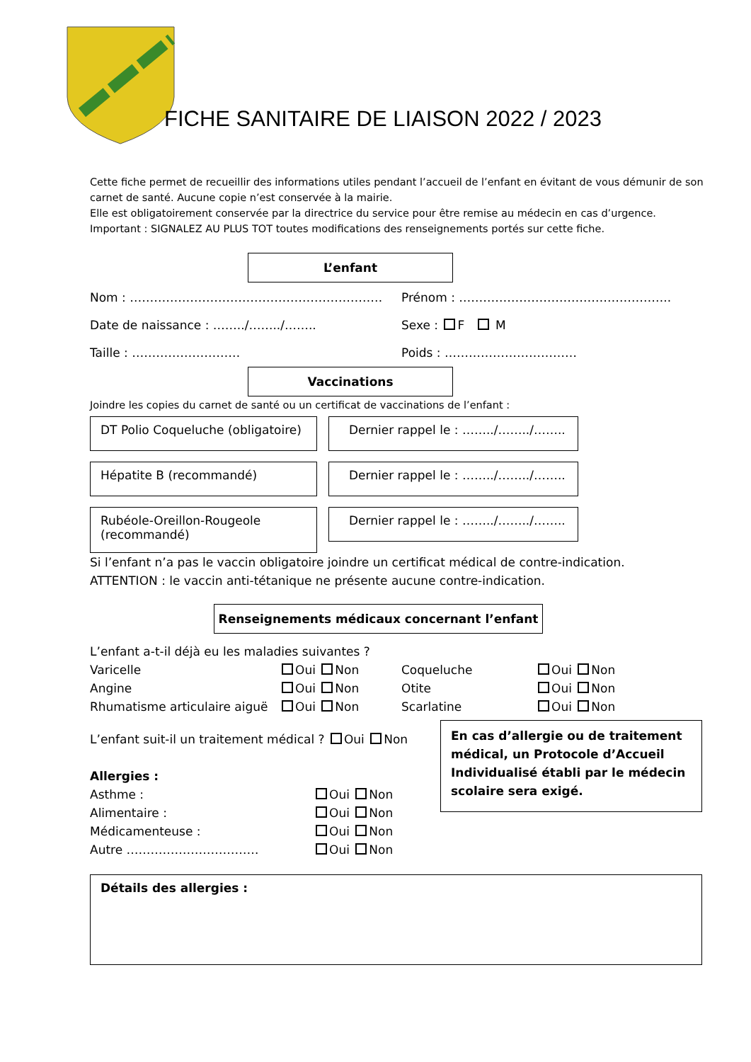FICHE SANITAIRE DE LIAISON 2022 / 2023
Cette fiche permet de recueillir des informations utiles pendant l’accueil de l’enfant en évitant de vous démunir de son carnet de santé. Aucune copie n’est conservée à la mairie.
Elle est obligatoirement conservée par la directrice du service pour être remise au médecin en cas d’urgence.
Important : SIGNALEZ AU PLUS TOT toutes modifications des renseignements portés sur cette fiche.
L’enfant
Nom : ……………………………………………………… Prénom : ……………………………………………..
Date de naissance : ……../……../…….. Sexe : F M
Taille : ……………………… Poids : ……………………………
Vaccinations
Joindre les copies du carnet de santé ou un certificat de vaccinations de l’enfant :
DT Polio Coqueluche (obligatoire)
Dernier rappel le : ……../……../……..
Hépatite B (recommandé) Dernier rappel le : ……../……../……..
Rubéole-Oreillon-Rougeole (recommandé)
Dernier rappel le : ……../……../……..
Si l’enfant n’a pas le vaccin obligatoire joindre un certificat médical de contre-indication.
ATTENTION : le vaccin anti-tétanique ne présente aucune contre-indication.
Renseignements médicaux concernant l’enfant
L’enfant a-t-il déjà eu les maladies suivantes ?
Varicelle Oui Non Coqueluche Oui Non
Angine Oui Non Otite Oui Non
Rhumatisme articulaire aiguë Oui Non Scarlatine Oui Non
L’enfant suit-il un traitement médical ? Oui Non
Allergies :
Asthme : Oui Non
Alimentaire : Oui Non
Médicamenteuse : Oui Non
Autre …………………………… Oui Non
En cas d’allergie ou de traitement médical, un Protocole d’Accueil Individualisé établi par le médecin scolaire sera exigé.
Détails des allergies :